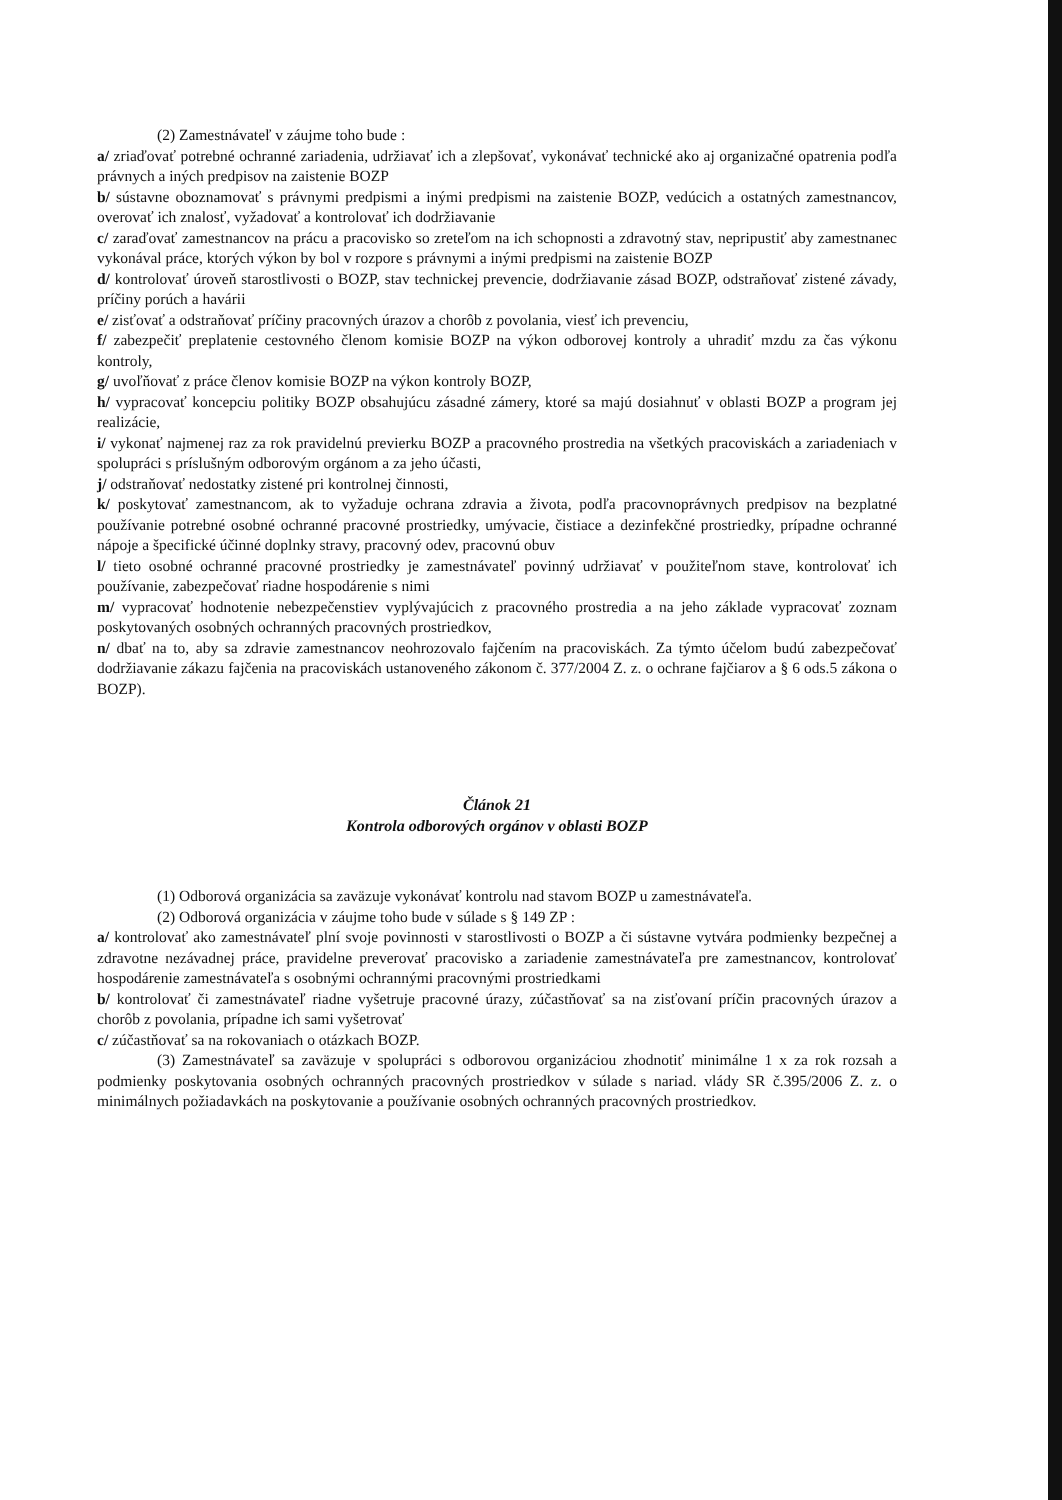(2) Zamestnávateľ v záujme toho bude :
a/ zriaďovať potrebné ochranné zariadenia, udržiavať ich a zlepšovať, vykonávať technické ako aj organizačné opatrenia podľa právnych a iných predpisov na zaistenie BOZP
b/ sústavne oboznamovať s právnymi predpismi a inými predpismi na zaistenie BOZP, vedúcich a ostatných zamestnancov, overovať ich znalosť, vyžadovať a kontrolovať ich dodržiavanie
c/ zaraďovať zamestnancov na prácu a pracovisko so zreteľom na ich schopnosti a zdravotný stav, nepripustiť aby zamestnanec vykonával práce, ktorých výkon by bol v rozpore s právnymi a inými predpismi na zaistenie BOZP
d/ kontrolovať úroveň starostlivosti o BOZP, stav technickej prevencie, dodržiavanie zásad BOZP, odstraňovať zistené závady, príčiny porúch a havárii
e/ zisťovať a odstraňovať príčiny pracovných úrazov a chorôb z povolania, viesť ich prevenciu,
f/ zabezpečiť preplatenie cestovného členom komisie BOZP na výkon odborovej kontroly a uhradiť mzdu za čas výkonu kontroly,
g/ uvoľňovať z práce členov komisie BOZP na výkon kontroly BOZP,
h/ vypracovať koncepciu politiky BOZP obsahujúcu zásadné zámery, ktoré sa majú dosiahnuť v oblasti BOZP a program jej realizácie,
i/ vykonať najmenej raz za rok pravidelnú previerku BOZP a pracovného prostredia na všetkých pracoviskách a zariadeniach v spolupráci s príslušným odborovým orgánom a za jeho účasti,
j/ odstraňovať nedostatky zistené pri kontrolnej činnosti,
k/ poskytovať zamestnancom, ak to vyžaduje ochrana zdravia a života, podľa pracovnoprávnych predpisov na bezplatné používanie potrebné osobné ochranné pracovné prostriedky, umývacie, čistiace a dezinfekčné prostriedky, prípadne ochranné nápoje a špecifické účinné doplnky stravy, pracovný odev, pracovnú obuv
l/ tieto osobné ochranné pracovné prostriedky je zamestnávateľ povinný udržiavať v použiteľnom stave, kontrolovať ich používanie, zabezpečovať riadne hospodárenie s nimi
m/ vypracovať hodnotenie nebezpečenstiev vyplývajúcich z pracovného prostredia a na jeho základe vypracovať zoznam poskytovaných osobných ochranných pracovných prostriedkov,
n/ dbať na to, aby sa zdravie zamestnancov neohrozovalo fajčením na pracoviskách. Za týmto účelom budú zabezpečovať dodržiavanie zákazu fajčenia na pracoviskách ustanoveného zákonom č. 377/2004 Z. z. o ochrane fajčiarov a § 6 ods.5 zákona o BOZP).
Článok 21
Kontrola odborových orgánov v oblasti BOZP
(1) Odborová organizácia sa zaväzuje vykonávať kontrolu nad stavom BOZP u zamestnávateľa.
(2) Odborová organizácia v záujme toho bude v súlade s § 149 ZP :
a/ kontrolovať ako zamestnávateľ plní svoje povinnosti v starostlivosti o BOZP a či sústavne vytvára podmienky bezpečnej a zdravotne nezávadnej práce, pravidelne preverovať pracovisko a zariadenie zamestnávateľa pre zamestnancov, kontrolovať hospodárenie zamestnávateľa s osobnými ochrannými pracovnými prostriedkami
b/ kontrolovať či zamestnávateľ riadne vyšetruje pracovné úrazy, zúčastňovať sa na zisťovaní príčin pracovných úrazov a chorôb z povolania, prípadne ich sami vyšetrovať
c/ zúčastňovať sa na rokovaniach o otázkach BOZP.
(3) Zamestnávateľ sa zaväzuje v spolupráci s odborovou organizáciou zhodnotiť minimálne 1 x za rok rozsah a podmienky poskytovania osobných ochranných pracovných prostriedkov v súlade s nariad. vlády SR č.395/2006 Z. z. o minimálnych požiadavkách na poskytovanie a používanie osobných ochranných pracovných prostriedkov.